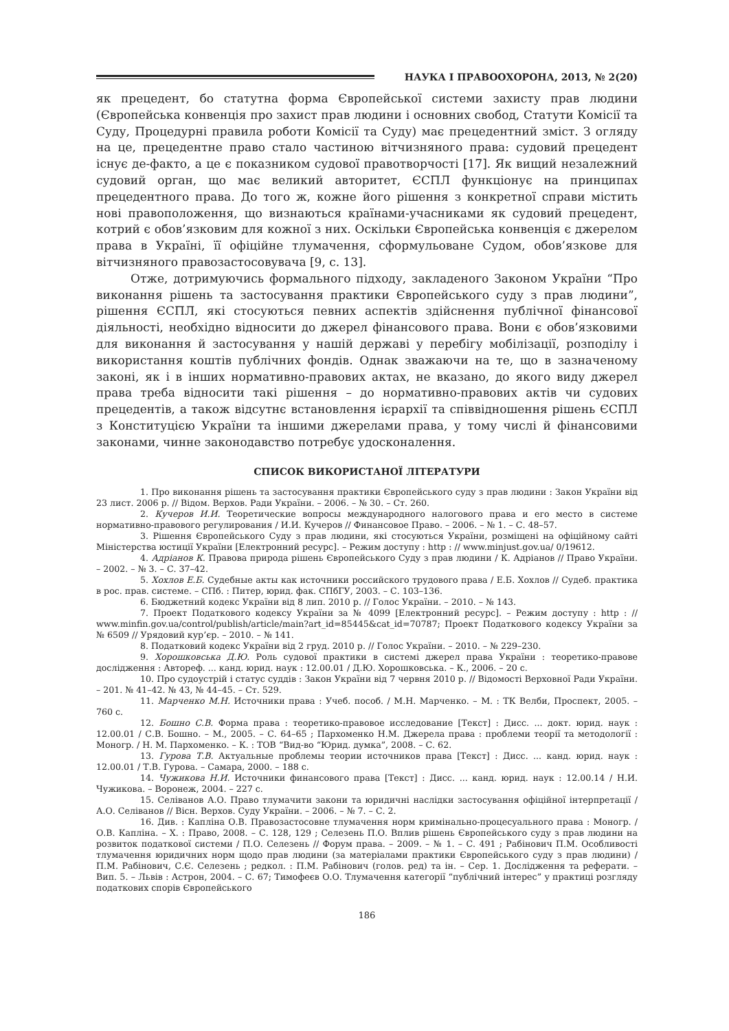НАУКА І ПРАВООХОРОНА, 2013, № 2(20)
як прецедент, бо статутна форма Європейської системи захисту прав людини (Європейська конвенція про захист прав людини і основних свобод, Статути Комісії та Суду, Процедурні правила роботи Комісії та Суду) має прецедентний зміст. З огляду на це, прецедентне право стало частиною вітчизняного права: судовий прецедент існує де-факто, а це є показником судової правотворчості [17]. Як вищий незалежний судовий орган, що має великий авторитет, ЄСПЛ функціонує на принципах прецедентного права. До того ж, кожне його рішення з конкретної справи містить нові правоположення, що визнаються країнами-учасниками як судовий прецедент, котрий є обов’язковим для кожної з них. Оскільки Європейська конвенція є джерелом права в Україні, її офіційне тлумачення, сформульоване Судом, обов’язкове для вітчизняного правозастосовувача [9, с. 13].
Отже, дотримуючись формального підходу, закладеного Законом України “Про виконання рішень та застосування практики Європейського суду з прав людини”, рішення ЄСПЛ, які стосуються певних аспектів здійснення публічної фінансової діяльності, необхідно відносити до джерел фінансового права. Вони є обов’язковими для виконання й застосування у нашій державі у перебігу мобілізації, розподілу і використання коштів публічних фондів. Однак зважаючи на те, що в зазначеному законі, як і в інших нормативно-правових актах, не вказано, до якого виду джерел права треба відносити такі рішення – до нормативно-правових актів чи судових прецедентів, а також відсутнє встановлення ієрархії та співвідношення рішень ЄСПЛ з Конституцією України та іншими джерелами права, у тому числі й фінансовими законами, чинне законодавство потребує удосконалення.
СПИСОК ВИКОРИСТАНОЇ ЛІТЕРАТУРИ
1. Про виконання рішень та застосування практики Європейського суду з прав людини : Закон України від 23 лист. 2006 р. // Відом. Верхов. Ради України. – 2006. – № 30. – Ст. 260.
2. Кучеров И.И. Теоретические вопросы международного налогового права и его место в системе нормативно-правового регулирования / И.И. Кучеров // Финансовое Право. – 2006. – № 1. – С. 48–57.
3. Рішення Європейського Суду з прав людини, які стосуються України, розміщені на офіційному сайті Міністерства юстиції України [Електронний ресурс]. – Режим доступу : http : // www.minjust.gov.ua/ 0/19612.
4. Адріанов К. Правова природа рішень Європейського Суду з прав людини / К. Адріанов // Право України. – 2002. – № 3. – С. 37–42.
5. Хохлов Е.Б. Судебные акты как источники российского трудового права / Е.Б. Хохлов // Судеб. практика в рос. прав. системе. – СПб. : Питер, юрид. фак. СПбГУ, 2003. – С. 103–136.
6. Бюджетний кодекс України від 8 лип. 2010 р. // Голос України. – 2010. – № 143.
7. Проект Податкового кодексу України за № 4099 [Електронний ресурс]. – Режим доступу : http : // www.minfin.gov.ua/control/publish/article/main?art_id=85445&cat_id=70787; Проект Податкового кодексу України за № 6509 // Урядовий кур’єр. – 2010. – № 141.
8. Податковий кодекс України від 2 груд. 2010 р. // Голос України. – 2010. – № 229–230.
9. Хорошковська Д.Ю. Роль судової практики в системі джерел права України : теоретико-правове дослідження : Автореф. ... канд. юрид. наук : 12.00.01 / Д.Ю. Хорошковська. – К., 2006. – 20 с.
10. Про судоустрій і статус суддів : Закон України від 7 червня 2010 р. // Відомості Верховної Ради України. – 201. № 41–42. № 43, № 44–45. – Ст. 529.
11. Марченко М.Н. Источники права : Учеб. пособ. / М.Н. Марченко. – М. : ТК Велби, Проспект, 2005. – 760 с.
12. Бошно С.В. Форма права : теоретико-правовое исследование [Текст] : Дисс. ... докт. юрид. наук : 12.00.01 / С.В. Бошно. – М., 2005. – С. 64–65 ; Пархоменко Н.М. Джерела права : проблеми теорії та методології : Моногр. / Н. М. Пархоменко. – К. : ТОВ “Вид-во “Юрид. думка”, 2008. – С. 62.
13. Гурова Т.В. Актуальные проблемы теории источников права [Текст] : Дисс. ... канд. юрид. наук : 12.00.01 / Т.В. Гурова. – Самара, 2000. – 188 с.
14. Чужикова Н.И. Источники финансового права [Текст] : Дисс. ... канд. юрид. наук : 12.00.14 / Н.И. Чужикова. – Воронеж, 2004. – 227 с.
15. Селіванов А.О. Право тлумачити закони та юридичні наслідки застосування офіційної інтерпретації / А.О. Селіванов // Вісн. Верхов. Суду України. – 2006. – № 7. – С. 2.
16. Див. : Капліна О.В. Правозастосовне тлумачення норм кримінально-процесуального права : Моногр. / О.В. Капліна. – Х. : Право, 2008. – С. 128, 129 ; Селезень П.О. Вплив рішень Європейського суду з прав людини на розвиток податкової системи / П.О. Селезень // Форум права. – 2009. – № 1. – С. 491 ; Рабінович П.М. Особливості тлумачення юридичних норм щодо прав людини (за матеріалами практики Європейського суду з прав людини) / П.М. Рабінович, С.Є. Селезень ; редкол. : П.М. Рабінович (голов. ред) та ін. – Сер. 1. Дослідження та реферати. – Вип. 5. – Львів : Астрон, 2004. – С. 67; Тимофеєв О.О. Тлумачення категорії “публічний інтерес” у практиці розгляду податкових спорів Європейського
186